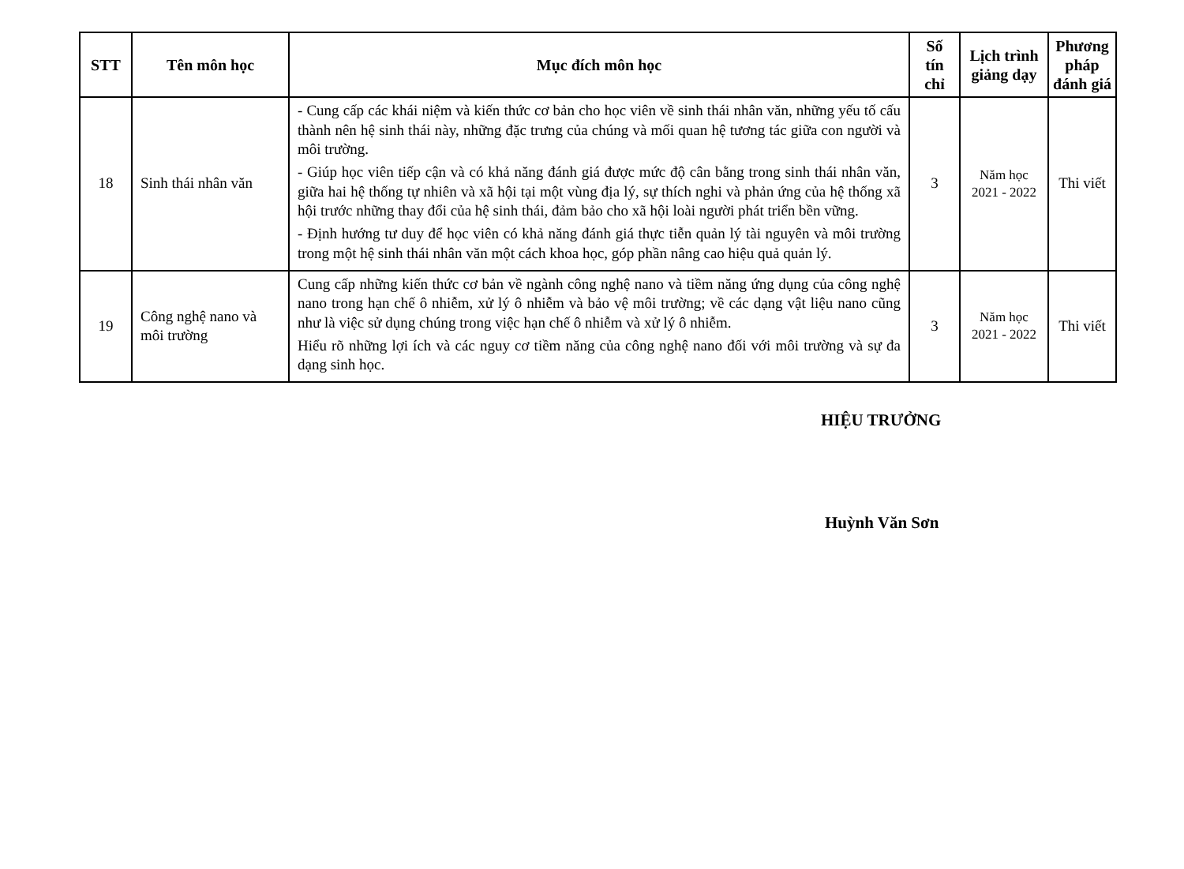| STT | Tên môn học | Mục đích môn học | Số tín chỉ | Lịch trình giảng dạy | Phương pháp đánh giá |
| --- | --- | --- | --- | --- | --- |
| 18 | Sinh thái nhân văn | - Cung cấp các khái niệm và kiến thức cơ bản cho học viên về sinh thái nhân văn, những yếu tố cấu thành nên hệ sinh thái này, những đặc trưng của chúng và mối quan hệ tương tác giữa con người và môi trường. - Giúp học viên tiếp cận và có khả năng đánh giá được mức độ cân bằng trong sinh thái nhân văn, giữa hai hệ thống tự nhiên và xã hội tại một vùng địa lý, sự thích nghi và phản ứng của hệ thống xã hội trước những thay đổi của hệ sinh thái, đảm bảo cho xã hội loài người phát triển bền vững. - Định hướng tư duy để học viên có khả năng đánh giá thực tiễn quản lý tài nguyên và môi trường trong một hệ sinh thái nhân văn một cách khoa học, góp phần nâng cao hiệu quả quản lý. | 3 | Năm học 2021 - 2022 | Thi viết |
| 19 | Công nghệ nano và môi trường | Cung cấp những kiến thức cơ bản về ngành công nghệ nano và tiềm năng ứng dụng của công nghệ nano trong hạn chế ô nhiễm, xử lý ô nhiễm và bảo vệ môi trường; về các dạng vật liệu nano cũng như là việc sử dụng chúng trong việc hạn chế ô nhiễm và xử lý ô nhiễm. Hiểu rõ những lợi ích và các nguy cơ tiềm năng của công nghệ nano đối với môi trường và sự đa dạng sinh học. | 3 | Năm học 2021 - 2022 | Thi viết |
HIỆU TRƯỞNG
Huỳnh Văn Sơn